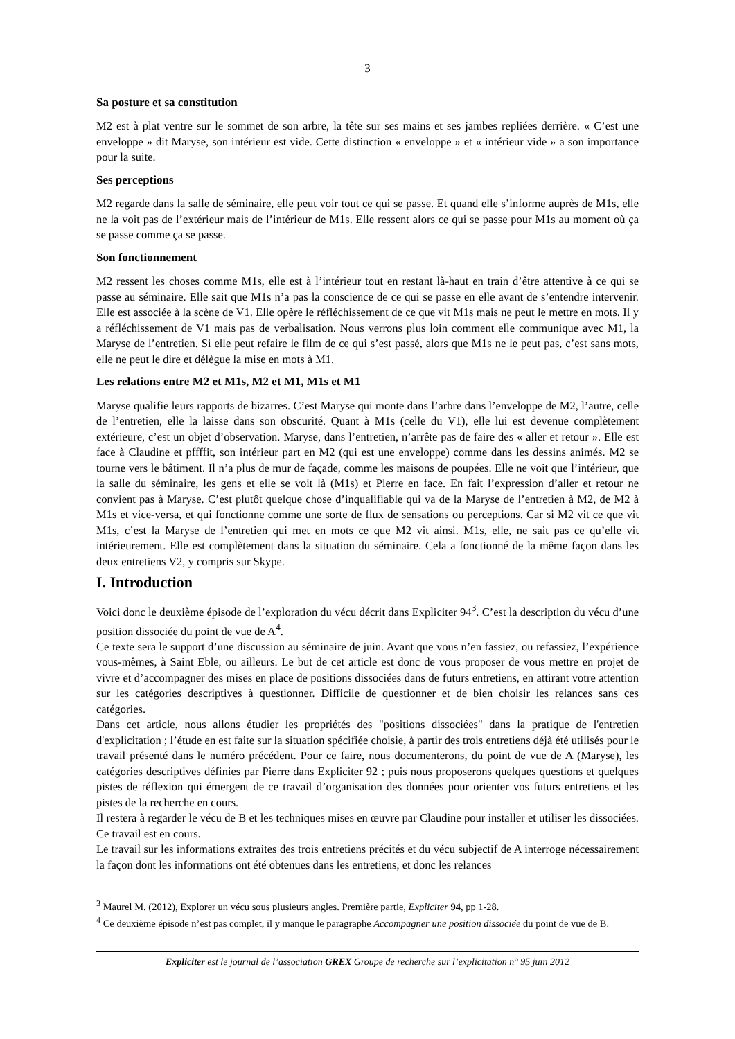3
Sa posture et sa constitution
M2 est à plat ventre sur le sommet de son arbre, la tête sur ses mains et ses jambes repliées derrière. « C’est une enveloppe » dit Maryse, son intérieur est vide. Cette distinction « enveloppe » et « intérieur vide » a son importance pour la suite.
Ses perceptions
M2 regarde dans la salle de séminaire, elle peut voir tout ce qui se passe. Et quand elle s’informe auprès de M1s, elle ne la voit pas de l’extérieur mais de l’intérieur de M1s. Elle ressent alors ce qui se passe pour M1s au moment où ça se passe comme ça se passe.
Son fonctionnement
M2 ressent les choses comme M1s, elle est à l’intérieur tout en restant là-haut en train d’être attentive à ce qui se passe au séminaire. Elle sait que M1s n’a pas la conscience de ce qui se passe en elle avant de s’entendre intervenir. Elle est associée à la scène de V1. Elle opère le réfléchissement de ce que vit M1s mais ne peut le mettre en mots. Il y a réfléchissement de V1 mais pas de verbalisation. Nous verrons plus loin comment elle communique avec M1, la Maryse de l’entretien. Si elle peut refaire le film de ce qui s’est passé, alors que M1s ne le peut pas, c’est sans mots, elle ne peut le dire et délègue la mise en mots à M1.
Les relations entre M2 et M1s, M2 et M1, M1s et M1
Maryse qualifie leurs rapports de bizarres. C’est Maryse qui monte dans l’arbre dans l’enveloppe de M2, l’autre, celle de l’entretien, elle la laisse dans son obscurité. Quant à M1s (celle du V1), elle lui est devenue complètement extérieure, c’est un objet d’observation. Maryse, dans l’entretien, n’arrête pas de faire des « aller et retour ». Elle est face à Claudine et pffffit, son intérieur part en M2 (qui est une enveloppe) comme dans les dessins animés. M2 se tourne vers le bâtiment. Il n’a plus de mur de façade, comme les maisons de poupées. Elle ne voit que l’intérieur, que la salle du séminaire, les gens et elle se voit là (M1s) et Pierre en face. En fait l’expression d’aller et retour ne convient pas à Maryse. C’est plutôt quelque chose d’inqualifiable qui va de la Maryse de l’entretien à M2, de M2 à M1s et vice-versa, et qui fonctionne comme une sorte de flux de sensations ou perceptions. Car si M2 vit ce que vit M1s, c’est la Maryse de l’entretien qui met en mots ce que M2 vit ainsi. M1s, elle, ne sait pas ce qu’elle vit intérieurement. Elle est complètement dans la situation du séminaire. Cela a fonctionné de la même façon dans les deux entretiens V2, y compris sur Skype.
I. Introduction
Voici donc le deuxième épisode de l’exploration du vécu décrit dans Expliciter 94<sup>3</sup>. C’est la description du vécu d’une position dissociée du point de vue de A<sup>4</sup>.
Ce texte sera le support d’une discussion au séminaire de juin. Avant que vous n’en fassiez, ou refassiez, l’expérience vous-mêmes, à Saint Eble, ou ailleurs. Le but de cet article est donc de vous proposer de vous mettre en projet de vivre et d’accompagner des mises en place de positions dissociées dans de futurs entretiens, en attirant votre attention sur les catégories descriptives à questionner. Difficile de questionner et de bien choisir les relances sans ces catégories.
Dans cet article, nous allons étudier les propriétés des "positions dissociées" dans la pratique de l'entretien d'explicitation ; l’étude en est faite sur la situation spécifiée choisie, à partir des trois entretiens déjà été utilisés pour le travail présenté dans le numéro précédent. Pour ce faire, nous documenterons, du point de vue de A (Maryse), les catégories descriptives définies par Pierre dans Expliciter 92 ; puis nous proposerons quelques questions et quelques pistes de réflexion qui émergent de ce travail d’organisation des données pour orienter vos futurs entretiens et les pistes de la recherche en cours.
Il restera à regarder le vécu de B et les techniques mises en œuvre par Claudine pour installer et utiliser les dissociées. Ce travail est en cours.
Le travail sur les informations extraites des trois entretiens précités et du vécu subjectif de A interroge nécessairement la façon dont les informations ont été obtenues dans les entretiens, et donc les relances
<sup>3</sup> Maurel M. (2012), Explorer un vécu sous plusieurs angles. Première partie, Expliciter 94, pp 1-28.
<sup>4</sup> Ce deuxième épisode n’est pas complet, il y manque le paragraphe Accompagner une position dissociée du point de vue de B.
Expliciter est le journal de l’association GREX Groupe de recherche sur l’explicitation n° 95 juin 2012